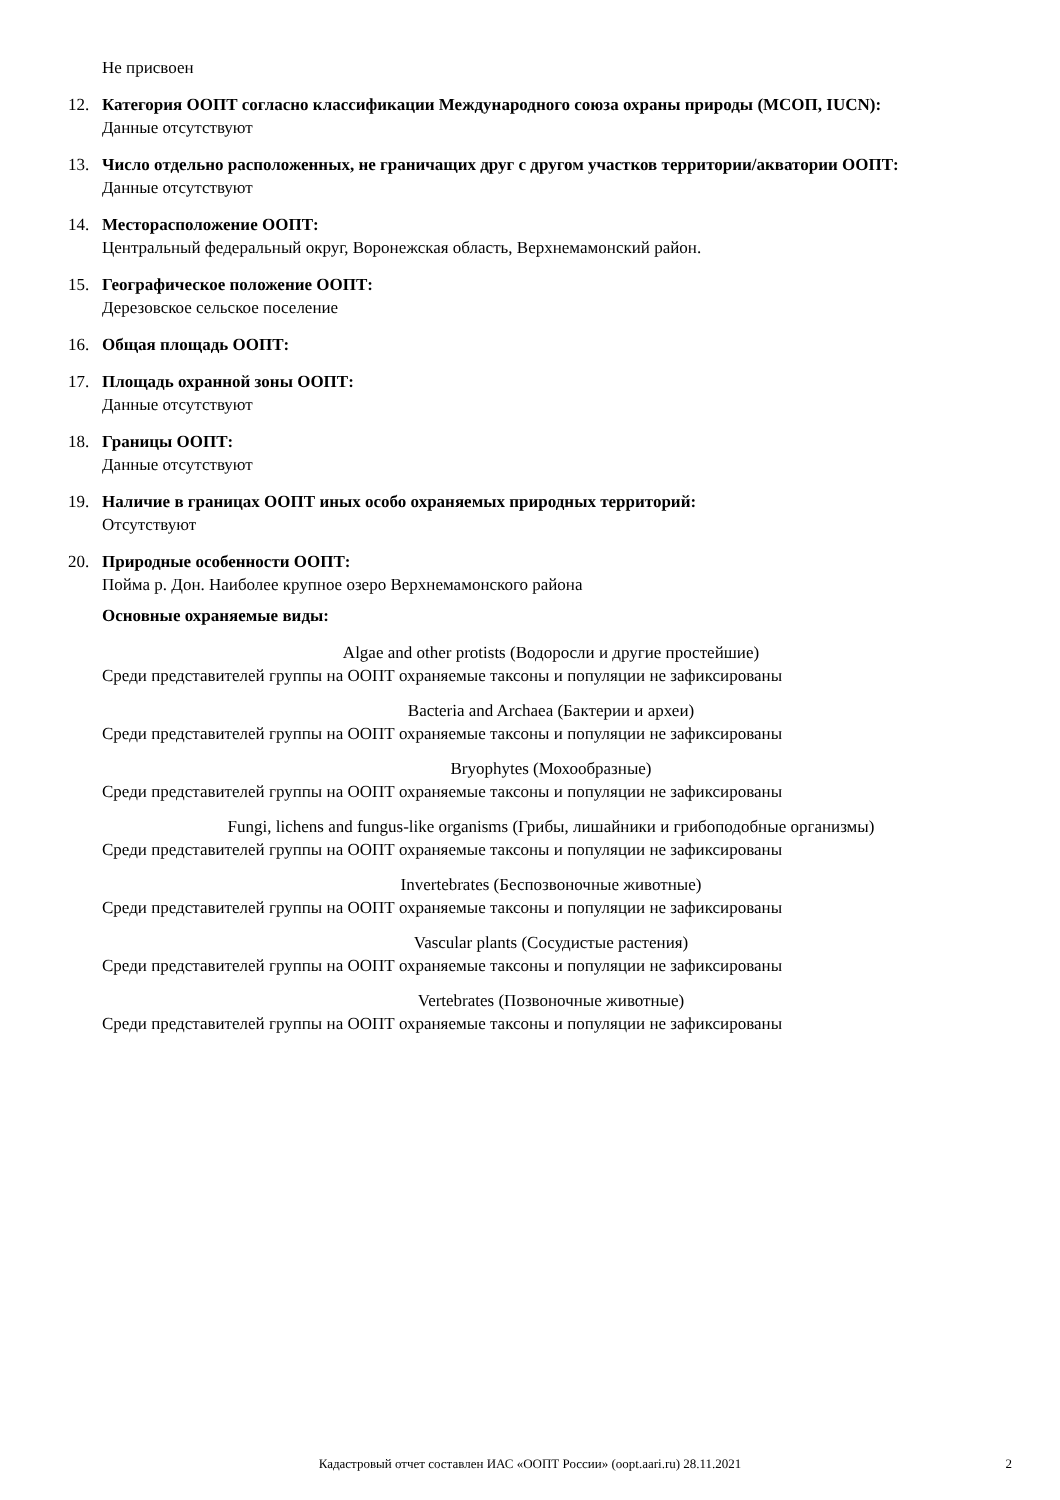Не присвоен
12.
Категория ООПТ согласно классификации Международного союза охраны природы (МСОП, IUCN):
Данные отсутствуют
13.
Число отдельно расположенных, не граничащих друг с другом участков территории/акватории ООПТ:
Данные отсутствуют
14.
Месторасположение ООПТ:
Центральный федеральный округ, Воронежская область, Верхнемамонский район.
15.
Географическое положение ООПТ:
Дерезовское сельское поселение
16.
Общая площадь ООПТ:
17.
Площадь охранной зоны ООПТ:
Данные отсутствуют
18.
Границы ООПТ:
Данные отсутствуют
19.
Наличие в границах ООПТ иных особо охраняемых природных территорий:
Отсутствуют
20.
Природные особенности ООПТ:
Пойма р. Дон. Наиболее крупное озеро Верхнемамонского района
Основные охраняемые виды:
Algae and other protists (Водоросли и другие простейшие)
Среди представителей группы на ООПТ охраняемые таксоны и популяции не зафиксированы
Bacteria and Archaea (Бактерии и археи)
Среди представителей группы на ООПТ охраняемые таксоны и популяции не зафиксированы
Bryophytes (Мохообразные)
Среди представителей группы на ООПТ охраняемые таксоны и популяции не зафиксированы
Fungi, lichens and fungus-like organisms (Грибы, лишайники и грибоподобные организмы)
Среди представителей группы на ООПТ охраняемые таксоны и популяции не зафиксированы
Invertebrates (Беспозвоночные животные)
Среди представителей группы на ООПТ охраняемые таксоны и популяции не зафиксированы
Vascular plants (Сосудистые растения)
Среди представителей группы на ООПТ охраняемые таксоны и популяции не зафиксированы
Vertebrates (Позвоночные животные)
Среди представителей группы на ООПТ охраняемые таксоны и популяции не зафиксированы
Кадастровый отчет составлен ИАС «ООПТ России» (oopt.aari.ru) 28.11.2021
2